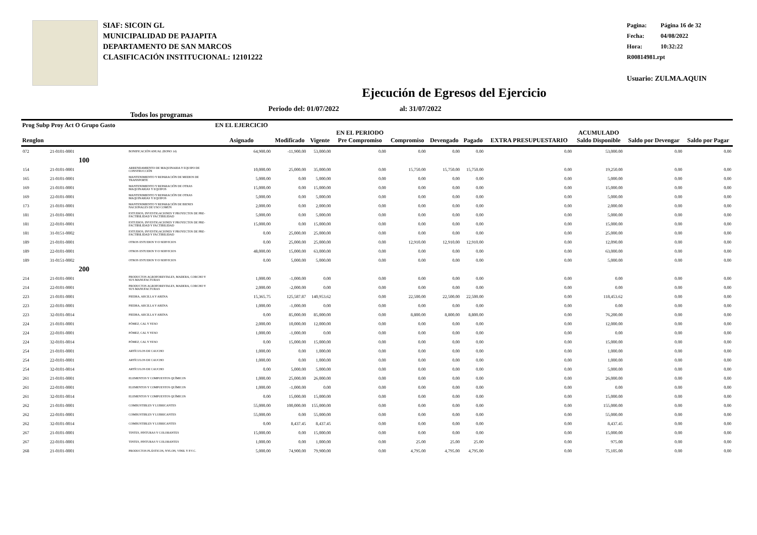SIAF: SICOIN GL
MUNICIPALIDAD DE PAJAPITA
DEPARTAMENTO DE SAN MARCOS
CLASIFICACIÓN INSTITUCIONAL: 12101222
Pagina: Página 16 de 32
Fecha: 04/08/2022
Hora: 10:32:22
R00814981.rpt
Usuario: ZULMA.AQUIN
Ejecución de Egresos del Ejercicio
Todos los programas
Periodo del: 01/07/2022 al: 31/07/2022
| Prog Subp Proy Act O Grupo Gasto Renglon | | | EN EL EJERCICIO Asignado | Modificado | Vigente | EN EL PERIODO Pre Compromiso | Compromiso | Devengado | Pagado | EXTRA PRESUPUESTARIO | ACUMULADO Saldo Disponible | Saldo por Devengar | Saldo por Pagar |
| --- | --- | --- | --- | --- | --- | --- | --- | --- | --- | --- | --- | --- | --- |
| 072 | 21-0101-0001 | BONIFICACIÓN ANUAL (BONO 14) | 64,900.00 | -11,900.00 | 53,000.00 | 0.00 | 0.00 | 0.00 | 0.00 | 0.00 | 53,000.00 | 0.00 | 0.00 |
| | 100 | | | | | | | | | | | | |
| 154 | 21-0101-0001 | ARRENDAMIENTO DE MAQUINARIA Y EQUIPO DE CONSTRUCCIÓN | 10,000.00 | 25,000.00 | 35,000.00 | 0.00 | 15,750.00 | 15,750.00 | 15,750.00 | 0.00 | 19,250.00 | 0.00 | 0.00 |
| 165 | 21-0101-0001 | MANTENIMIENTO Y REPARACIÓN DE MEDIOS DE TRANSPORTE | 5,000.00 | 0.00 | 5,000.00 | 0.00 | 0.00 | 0.00 | 0.00 | 0.00 | 5,000.00 | 0.00 | 0.00 |
| 169 | 21-0101-0001 | MANTENIMIENTO Y REPARACIÓN DE OTRAS MAQUINARIAS Y EQUIPOS | 15,000.00 | 0.00 | 15,000.00 | 0.00 | 0.00 | 0.00 | 0.00 | 0.00 | 15,000.00 | 0.00 | 0.00 |
| 169 | 22-0101-0001 | MANTENIMIENTO Y REPARACIÓN DE OTRAS MAQUINARIAS Y EQUIPOS | 5,000.00 | 0.00 | 5,000.00 | 0.00 | 0.00 | 0.00 | 0.00 | 0.00 | 5,000.00 | 0.00 | 0.00 |
| 173 | 21-0101-0001 | MANTENIMIENTO Y REPARACIÓN DE BIENES NACIONALES DE USO COMÚN | 2,000.00 | 0.00 | 2,000.00 | 0.00 | 0.00 | 0.00 | 0.00 | 0.00 | 2,000.00 | 0.00 | 0.00 |
| 181 | 21-0101-0001 | ESTUDIOS, INVESTIGACIONES Y PROYECTOS DE PRE-FACTIBILIDAD Y FACTIBILIDAD | 5,000.00 | 0.00 | 5,000.00 | 0.00 | 0.00 | 0.00 | 0.00 | 0.00 | 5,000.00 | 0.00 | 0.00 |
| 181 | 22-0101-0001 | ESTUDIOS, INVESTIGACIONES Y PROYECTOS DE PRE-FACTIBILIDAD Y FACTIBILIDAD | 15,000.00 | 0.00 | 15,000.00 | 0.00 | 0.00 | 0.00 | 0.00 | 0.00 | 15,000.00 | 0.00 | 0.00 |
| 181 | 31-0151-0002 | ESTUDIOS, INVESTIGACIONES Y PROYECTOS DE PRE-FACTIBILIDAD Y FACTIBILIDAD | 0.00 | 25,000.00 | 25,000.00 | 0.00 | 0.00 | 0.00 | 0.00 | 0.00 | 25,000.00 | 0.00 | 0.00 |
| 189 | 21-0101-0001 | OTROS ESTUDIOS Y/O SERVICIOS | 0.00 | 25,000.00 | 25,000.00 | 0.00 | 12,910.00 | 12,910.00 | 12,910.00 | 0.00 | 12,090.00 | 0.00 | 0.00 |
| 189 | 22-0101-0001 | OTROS ESTUDIOS Y/O SERVICIOS | 48,000.00 | 15,000.00 | 63,000.00 | 0.00 | 0.00 | 0.00 | 0.00 | 0.00 | 63,000.00 | 0.00 | 0.00 |
| 189 | 31-0151-0002 | OTROS ESTUDIOS Y/O SERVICIOS | 0.00 | 5,000.00 | 5,000.00 | 0.00 | 0.00 | 0.00 | 0.00 | 0.00 | 5,000.00 | 0.00 | 0.00 |
| | 200 | | | | | | | | | | | | |
| 214 | 21-0101-0001 | PRODUCTOS AGROFORESTALES, MADERA, CORCHO Y SUS MANUFACTURAS | 1,000.00 | -1,000.00 | 0.00 | 0.00 | 0.00 | 0.00 | 0.00 | 0.00 | 0.00 | 0.00 | 0.00 |
| 214 | 22-0101-0001 | PRODUCTOS AGROFORESTALES, MADERA, CORCHO Y SUS MANUFACTURAS | 2,000.00 | -2,000.00 | 0.00 | 0.00 | 0.00 | 0.00 | 0.00 | 0.00 | 0.00 | 0.00 | 0.00 |
| 223 | 21-0101-0001 | PIEDRA, ARCILLA Y ARENA | 15,365.75 | 125,587.87 | 140,953.62 | 0.00 | 22,500.00 | 22,500.00 | 22,500.00 | 0.00 | 118,453.62 | 0.00 | 0.00 |
| 223 | 22-0101-0001 | PIEDRA, ARCILLA Y ARENA | 1,000.00 | -1,000.00 | 0.00 | 0.00 | 0.00 | 0.00 | 0.00 | 0.00 | 0.00 | 0.00 | 0.00 |
| 223 | 32-0101-0014 | PIEDRA, ARCILLA Y ARENA | 0.00 | 85,000.00 | 85,000.00 | 0.00 | 8,800.00 | 8,800.00 | 8,800.00 | 0.00 | 76,200.00 | 0.00 | 0.00 |
| 224 | 21-0101-0001 | PÓMEZ, CAL Y YESO | 2,000.00 | 10,000.00 | 12,000.00 | 0.00 | 0.00 | 0.00 | 0.00 | 0.00 | 12,000.00 | 0.00 | 0.00 |
| 224 | 22-0101-0001 | PÓMEZ, CAL Y YESO | 1,000.00 | -1,000.00 | 0.00 | 0.00 | 0.00 | 0.00 | 0.00 | 0.00 | 0.00 | 0.00 | 0.00 |
| 224 | 32-0101-0014 | PÓMEZ, CAL Y YESO | 0.00 | 15,000.00 | 15,000.00 | 0.00 | 0.00 | 0.00 | 0.00 | 0.00 | 15,000.00 | 0.00 | 0.00 |
| 254 | 21-0101-0001 | ARTÍCULOS DE CAUCHO | 1,000.00 | 0.00 | 1,000.00 | 0.00 | 0.00 | 0.00 | 0.00 | 0.00 | 1,000.00 | 0.00 | 0.00 |
| 254 | 22-0101-0001 | ARTÍCULOS DE CAUCHO | 1,000.00 | 0.00 | 1,000.00 | 0.00 | 0.00 | 0.00 | 0.00 | 0.00 | 1,000.00 | 0.00 | 0.00 |
| 254 | 32-0101-0014 | ARTÍCULOS DE CAUCHO | 0.00 | 5,000.00 | 5,000.00 | 0.00 | 0.00 | 0.00 | 0.00 | 0.00 | 5,000.00 | 0.00 | 0.00 |
| 261 | 21-0101-0001 | ELEMENTOS Y COMPUESTOS QUÍMICOS | 1,000.00 | 25,000.00 | 26,000.00 | 0.00 | 0.00 | 0.00 | 0.00 | 0.00 | 26,000.00 | 0.00 | 0.00 |
| 261 | 22-0101-0001 | ELEMENTOS Y COMPUESTOS QUÍMICOS | 1,000.00 | -1,000.00 | 0.00 | 0.00 | 0.00 | 0.00 | 0.00 | 0.00 | 0.00 | 0.00 | 0.00 |
| 261 | 32-0101-0014 | ELEMENTOS Y COMPUESTOS QUÍMICOS | 0.00 | 15,000.00 | 15,000.00 | 0.00 | 0.00 | 0.00 | 0.00 | 0.00 | 15,000.00 | 0.00 | 0.00 |
| 262 | 21-0101-0001 | COMBUSTIBLES Y LUBRICANTES | 55,000.00 | 100,000.00 | 155,000.00 | 0.00 | 0.00 | 0.00 | 0.00 | 0.00 | 155,000.00 | 0.00 | 0.00 |
| 262 | 22-0101-0001 | COMBUSTIBLES Y LUBRICANTES | 55,000.00 | 0.00 | 55,000.00 | 0.00 | 0.00 | 0.00 | 0.00 | 0.00 | 55,000.00 | 0.00 | 0.00 |
| 262 | 32-0101-0014 | COMBUSTIBLES Y LUBRICANTES | 0.00 | 8,437.45 | 8,437.45 | 0.00 | 0.00 | 0.00 | 0.00 | 0.00 | 8,437.45 | 0.00 | 0.00 |
| 267 | 21-0101-0001 | TINTES, PINTURAS Y COLORANTES | 15,000.00 | 0.00 | 15,000.00 | 0.00 | 0.00 | 0.00 | 0.00 | 0.00 | 15,000.00 | 0.00 | 0.00 |
| 267 | 22-0101-0001 | TINTES, PINTURAS Y COLORANTES | 1,000.00 | 0.00 | 1,000.00 | 0.00 | 25.00 | 25.00 | 25.00 | 0.00 | 975.00 | 0.00 | 0.00 |
| 268 | 21-0101-0001 | PRODUCTOS PLÁSTICOS, NYLON, VINIL Y P.V.C. | 5,000.00 | 74,900.00 | 79,900.00 | 0.00 | 4,795.00 | 4,795.00 | 4,795.00 | 0.00 | 75,105.00 | 0.00 | 0.00 |